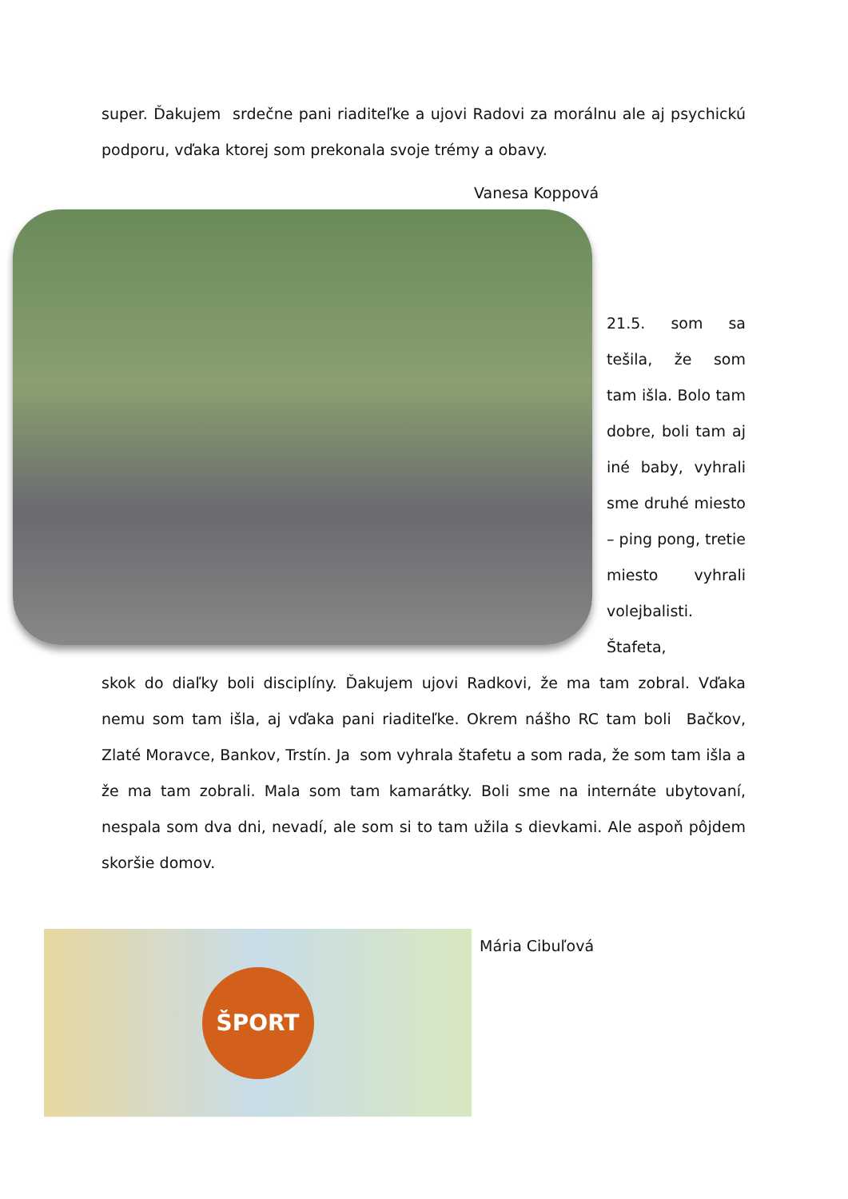super. Ďakujem srdečne pani riaditeľke a ujovi Radovi za morálnu ale aj psychickú podporu, vďaka ktorej som prekonala svoje trémy a obavy.
Vanesa Koppová
21.5. som sa tešila, že som tam išla. Bolo tam dobre, boli tam aj iné baby, vyhrali sme druhé miesto – ping pong, tretie miesto vyhrali volejbalisti. Štafeta,
skok do diaľky boli disciplíny. Ďakujem ujovi Radkovi, že ma tam zobral. Vďaka nemu som tam išla, aj vďaka pani riaditeľke. Okrem nášho RC tam boli Bačkov, Zlaté Moravce, Bankov, Trstín. Ja som vyhrala štafetu a som rada, že som tam išla a že ma tam zobrali. Mala som tam kamarátky. Boli sme na internáte ubytovaní, nespala som dva dni, nevadí, ale som si to tam užila s dievkami. Ale aspoň pôjdem skoršie domov.
ŠPORT
Mária Cibuľová